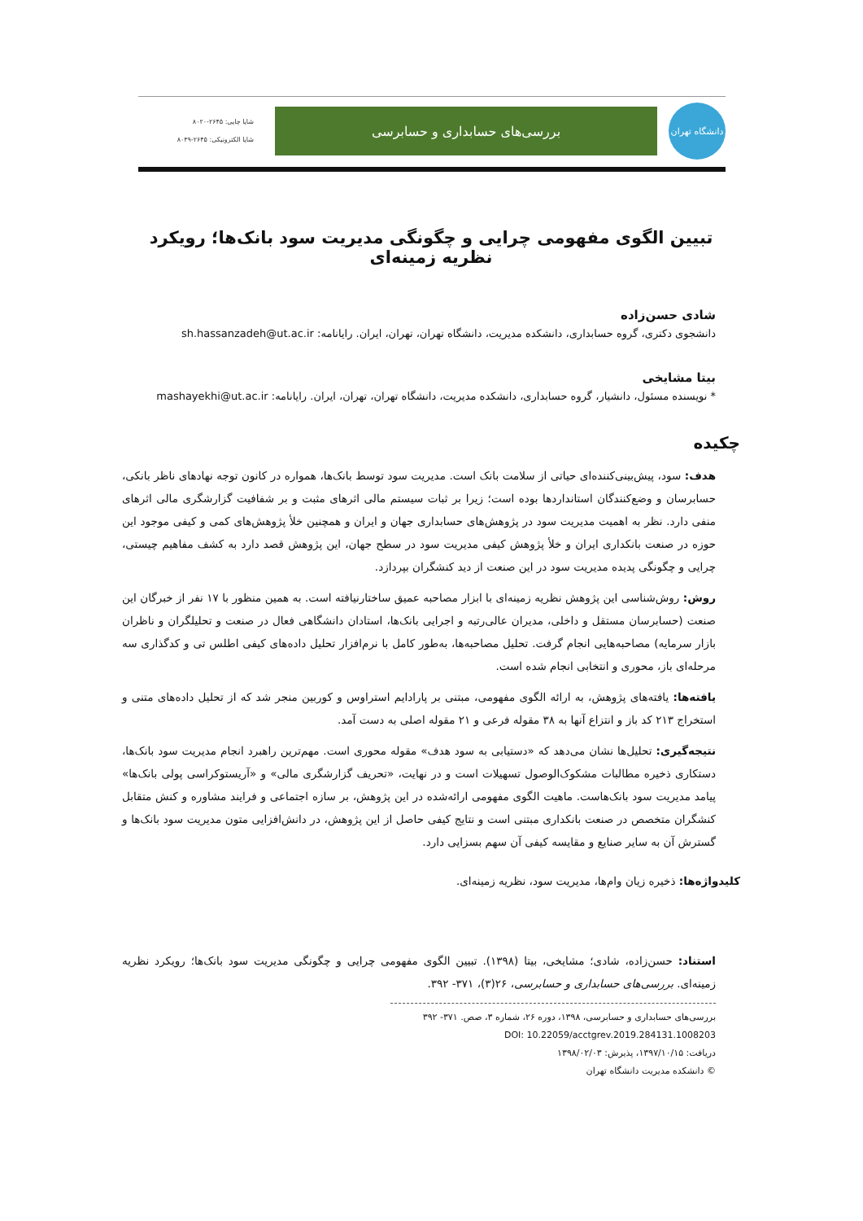دانشگاه تهران
بررسی‌های حسابداری و حسابرسی
شاپا چاپی: ۲۶۴۵-۸۰۲۰
شاپا الکترونیکی: ۲۶۴۵-۸۰۳۹
تبیین الگوی مفهومی چرایی و چگونگی مدیریت سود بانک‌ها؛ رویکرد نظریه زمینه‌ای
شادی حسن‌زاده
دانشجوی دکتری، گروه حسابداری، دانشکده مدیریت، دانشگاه تهران، تهران، ایران. رایانامه: sh.hassanzadeh@ut.ac.ir
بیتا مشایخی
* نویسنده مسئول، دانشیار، گروه حسابداری، دانشکده مدیریت، دانشگاه تهران، تهران، ایران. رایانامه: mashayekhi@ut.ac.ir
چکیده
هدف: سود، پیش‌بینی‌کننده‌ای حیاتی از سلامت بانک است. مدیریت سود توسط بانک‌ها، همواره در کانون توجه نهادهای ناظر بانکی، حسابرسان و وضع‌کنندگان استانداردها بوده است؛ زیرا بر ثبات سیستم مالی اثرهای مثبت و بر شفافیت گزارشگری مالی اثرهای منفی دارد. نظر به اهمیت مدیریت سود در پژوهش‌های حسابداری جهان و ایران و همچنین خلأ پژوهش‌های کمی و کیفی موجود این حوزه در صنعت بانکداری ایران و خلأ پژوهش کیفی مدیریت سود در سطح جهان، این پژوهش قصد دارد به کشف مفاهیم چیستی، چرایی و چگونگی پدیده مدیریت سود در این صنعت از دید کنشگران بپردازد.
روش: روش‌شناسی این پژوهش نظریه زمینه‌ای با ابزار مصاحبه عمیق ساختارنیافته است. به همین منظور با ۱۷ نفر از خبرگان این صنعت (حسابرسان مستقل و داخلی، مدیران عالی‌رتبه و اجرایی بانک‌ها، استادان دانشگاهی فعال در صنعت و تحلیلگران و ناظران بازار سرمایه) مصاحبه‌هایی انجام گرفت. تحلیل مصاحبه‌ها، به‌طور کامل با نرم‌افزار تحلیل داده‌های کیفی اطلس تی و کدگذاری سه مرحله‌ای باز، محوری و انتخابی انجام شده است.
یافته‌ها: یافته‌های پژوهش، به ارائه الگوی مفهومی، مبتنی بر پارادایم استراوس و کوربین منجر شد که از تحلیل داده‌های متنی و استخراج ۲۱۳ کد باز و انتزاع آنها به ۳۸ مقوله فرعی و ۲۱ مقوله اصلی به دست آمد.
نتیجه‌گیری: تحلیل‌ها نشان می‌دهد که «دستیابی به سود هدف» مقوله محوری است. مهم‌ترین راهبرد انجام مدیریت سود بانک‌ها، دستکاری ذخیره مطالبات مشکوک‌الوصول تسهیلات است و در نهایت، «تحریف گزارشگری مالی» و «آریستوکراسی پولی بانک‌ها» پیامد مدیریت سود بانک‌هاست. ماهیت الگوی مفهومی ارائه‌شده در این پژوهش، بر سازه اجتماعی و فرایند مشاوره و کنش متقابل کنشگران متخصص در صنعت بانکداری مبتنی است و نتایج کیفی حاصل از این پژوهش، در دانش‌افزایی متون مدیریت سود بانک‌ها و گسترش آن به سایر صنایع و مقایسه کیفی آن سهم بسزایی دارد.
کلیدواژه‌ها: ذخیره زیان وام‌ها، مدیریت سود، نظریه زمینه‌ای.
استناد: حسن‌زاده، شادی؛ مشایخی، بیتا (۱۳۹۸). تبیین الگوی مفهومی چرایی و چگونگی مدیریت سود بانک‌ها؛ رویکرد نظریه زمینه‌ای. بررسی‌های حسابداری و حسابرسی، ۲۶(۳)، ۳۷۱- ۳۹۲.
بررسی‌های حسابداری و حسابرسی، ۱۳۹۸، دوره ۲۶، شماره ۳، صص. ۳۷۱- ۳۹۲
DOI: 10.22059/acctgrev.2019.284131.1008203
دریافت: ۱۳۹۷/۱۰/۱۵، پذیرش: ۱۳۹۸/۰۲/۰۳
© دانشکده مدیریت دانشگاه تهران